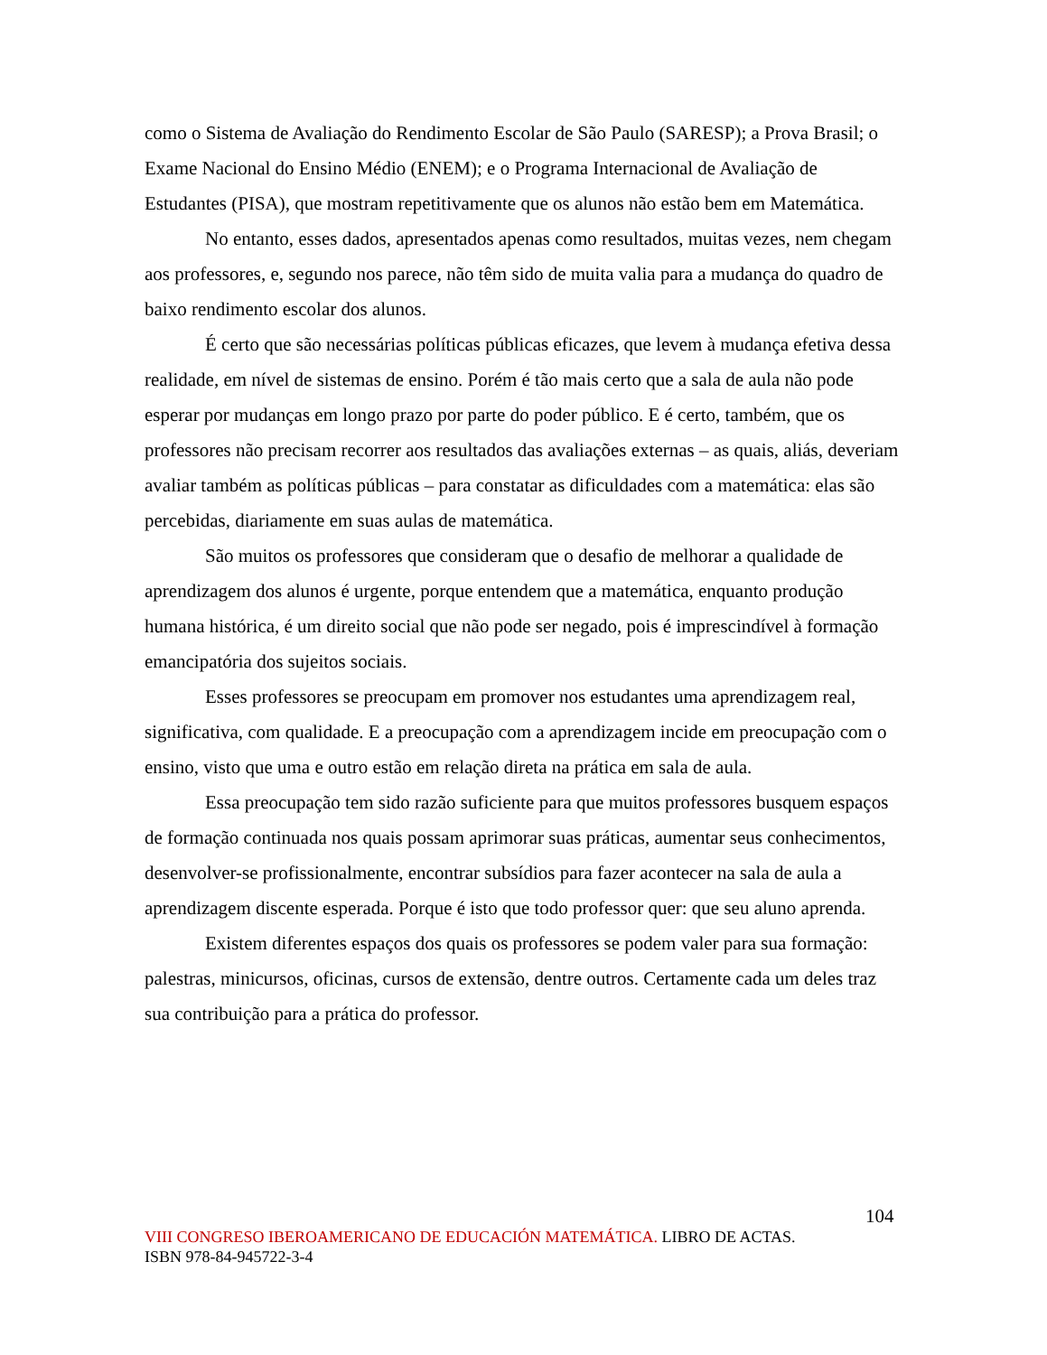como o Sistema de Avaliação do Rendimento Escolar de São Paulo (SARESP); a Prova Brasil; o Exame Nacional do Ensino Médio (ENEM); e o Programa Internacional de Avaliação de Estudantes (PISA), que mostram repetitivamente que os alunos não estão bem em Matemática.
No entanto, esses dados, apresentados apenas como resultados, muitas vezes, nem chegam aos professores, e, segundo nos parece, não têm sido de muita valia para a mudança do quadro de baixo rendimento escolar dos alunos.
É certo que são necessárias políticas públicas eficazes, que levem à mudança efetiva dessa realidade, em nível de sistemas de ensino. Porém é tão mais certo que a sala de aula não pode esperar por mudanças em longo prazo por parte do poder público. E é certo, também, que os professores não precisam recorrer aos resultados das avaliações externas – as quais, aliás, deveriam avaliar também as políticas públicas – para constatar as dificuldades com a matemática: elas são percebidas, diariamente em suas aulas de matemática.
São muitos os professores que consideram que o desafio de melhorar a qualidade de aprendizagem dos alunos é urgente, porque entendem que a matemática, enquanto produção humana histórica, é um direito social que não pode ser negado, pois é imprescindível à formação emancipatória dos sujeitos sociais.
Esses professores se preocupam em promover nos estudantes uma aprendizagem real, significativa, com qualidade. E a preocupação com a aprendizagem incide em preocupação com o ensino, visto que uma e outro estão em relação direta na prática em sala de aula.
Essa preocupação tem sido razão suficiente para que muitos professores busquem espaços de formação continuada nos quais possam aprimorar suas práticas, aumentar seus conhecimentos, desenvolver-se profissionalmente, encontrar subsídios para fazer acontecer na sala de aula a aprendizagem discente esperada. Porque é isto que todo professor quer: que seu aluno aprenda.
Existem diferentes espaços dos quais os professores se podem valer para sua formação: palestras, minicursos, oficinas, cursos de extensão, dentre outros. Certamente cada um deles traz sua contribuição para a prática do professor.
104
VIII CONGRESO IBEROAMERICANO DE EDUCACIÓN MATEMÁTICA. LIBRO DE ACTAS.
ISBN 978-84-945722-3-4